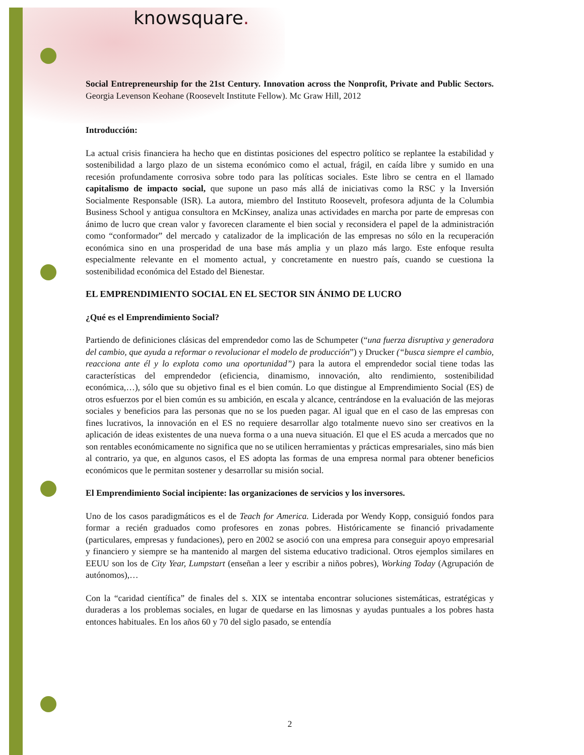knowsquare.
Social Entrepreneurship for the 21st Century. Innovation across the Nonprofit, Private and Public Sectors. Georgia Levenson Keohane (Roosevelt Institute Fellow). Mc Graw Hill, 2012
Introducción:
La actual crisis financiera ha hecho que en distintas posiciones del espectro político se replantee la estabilidad y sostenibilidad a largo plazo de un sistema económico como el actual, frágil, en caída libre y sumido en una recesión profundamente corrosiva sobre todo para las políticas sociales. Este libro se centra en el llamado capitalismo de impacto social, que supone un paso más allá de iniciativas como la RSC y la Inversión Socialmente Responsable (ISR). La autora, miembro del Instituto Roosevelt, profesora adjunta de la Columbia Business School y antigua consultora en McKinsey, analiza unas actividades en marcha por parte de empresas con ánimo de lucro que crean valor y favorecen claramente el bien social y reconsidera el papel de la administración como “conformador” del mercado y catalizador de la implicación de las empresas no sólo en la recuperación económica sino en una prosperidad de una base más amplia y un plazo más largo. Este enfoque resulta especialmente relevante en el momento actual, y concretamente en nuestro país, cuando se cuestiona la sostenibilidad económica del Estado del Bienestar.
EL EMPRENDIMIENTO SOCIAL EN EL SECTOR SIN ÁNIMO DE LUCRO
¿Qué es el Emprendimiento Social?
Partiendo de definiciones clásicas del emprendedor como las de Schumpeter (“una fuerza disruptiva y generadora del cambio, que ayuda a reformar o revolucionar el modelo de producción”) y Drucker (“busca siempre el cambio, reacciona ante él y lo explota como una oportunidad”) para la autora el emprendedor social tiene todas las características del emprendedor (eficiencia, dinamismo, innovación, alto rendimiento, sostenibilidad económica,…), sólo que su objetivo final es el bien común. Lo que distingue al Emprendimiento Social (ES) de otros esfuerzos por el bien común es su ambición, en escala y alcance, centrándose en la evaluación de las mejoras sociales y beneficios para las personas que no se los pueden pagar. Al igual que en el caso de las empresas con fines lucrativos, la innovación en el ES no requiere desarrollar algo totalmente nuevo sino ser creativos en la aplicación de ideas existentes de una nueva forma o a una nueva situación. El que el ES acuda a mercados que no son rentables económicamente no significa que no se utilicen herramientas y prácticas empresariales, sino más bien al contrario, ya que, en algunos casos, el ES adopta las formas de una empresa normal para obtener beneficios económicos que le permitan sostener y desarrollar su misión social.
El Emprendimiento Social incipiente: las organizaciones de servicios y los inversores.
Uno de los casos paradigmáticos es el de Teach for America. Liderada por Wendy Kopp, consiguió fondos para formar a recién graduados como profesores en zonas pobres. Históricamente se financió privadamente (particulares, empresas y fundaciones), pero en 2002 se asoció con una empresa para conseguir apoyo empresarial y financiero y siempre se ha mantenido al margen del sistema educativo tradicional. Otros ejemplos similares en EEUU son los de City Year, Lumpstart (enseñan a leer y escribir a niños pobres), Working Today (Agrupación de autónomos),…
Con la “caridad científica” de finales del s. XIX se intentaba encontrar soluciones sistemáticas, estratégicas y duraderas a los problemas sociales, en lugar de quedarse en las limosnas y ayudas puntuales a los pobres hasta entonces habituales. En los años 60 y 70 del siglo pasado, se entendía
2